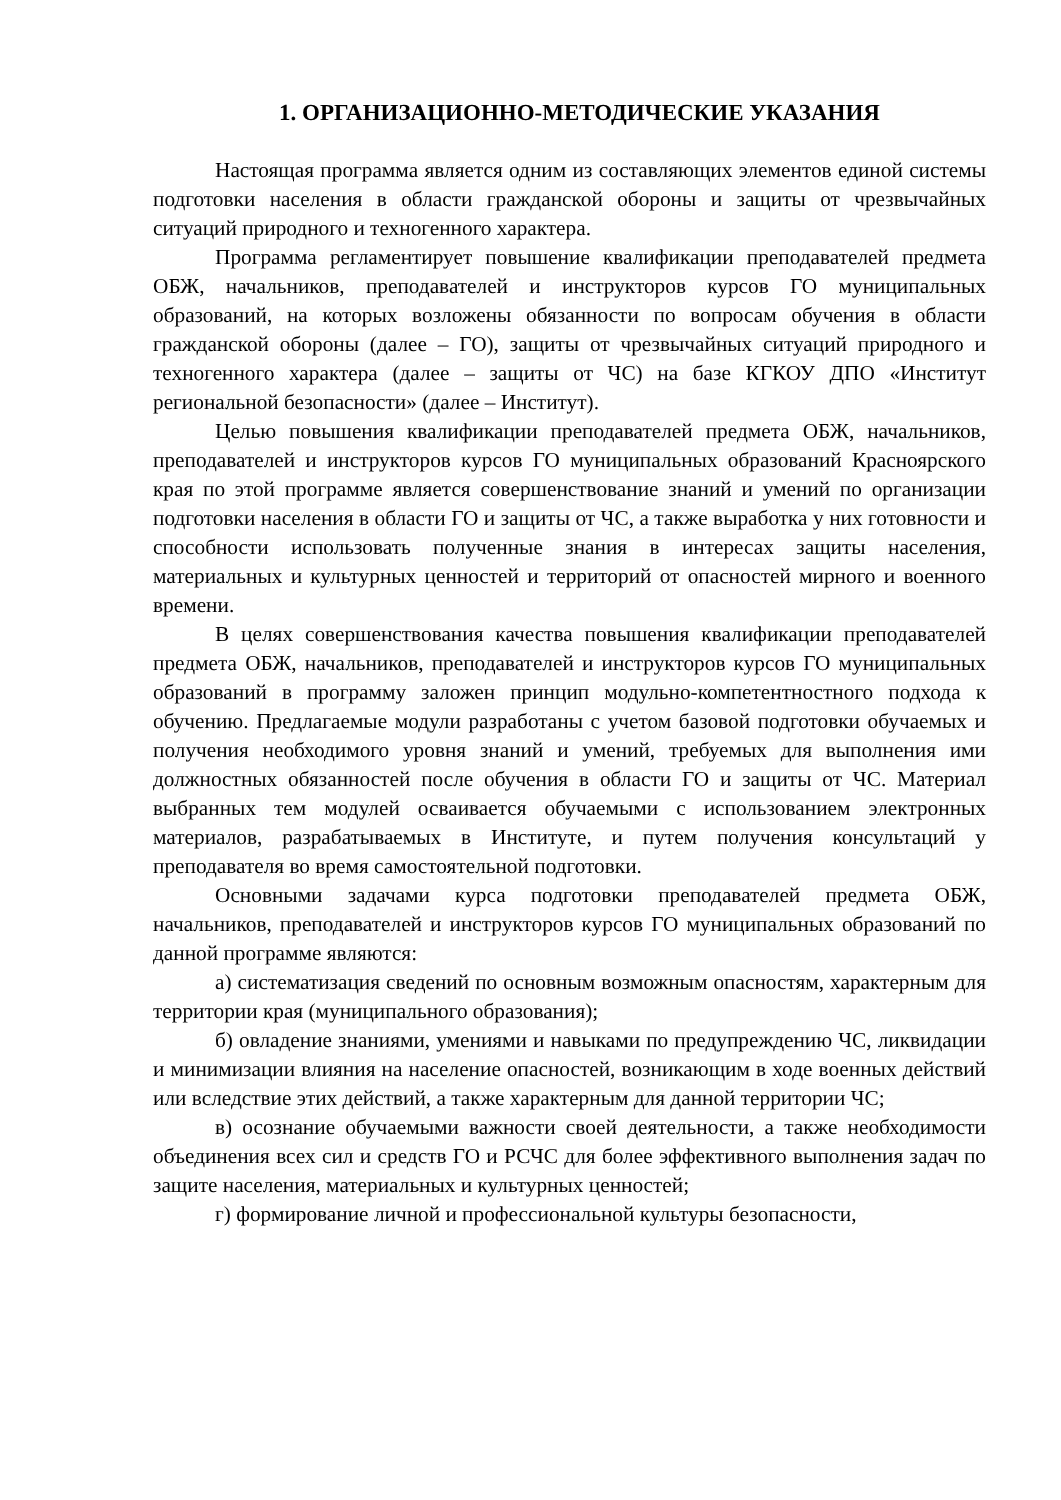1. ОРГАНИЗАЦИОННО-МЕТОДИЧЕСКИЕ УКАЗАНИЯ
Настоящая программа является одним из составляющих элементов единой системы подготовки населения в области гражданской обороны и защиты от чрезвычайных ситуаций природного и техногенного характера.
Программа регламентирует повышение квалификации преподавателей предмета ОБЖ, начальников, преподавателей и инструкторов курсов ГО муниципальных образований, на которых возложены обязанности по вопросам обучения в области гражданской обороны (далее – ГО), защиты от чрезвычайных ситуаций природного и техногенного характера (далее – защиты от ЧС) на базе КГКОУ ДПО «Институт региональной безопасности» (далее – Институт).
Целью повышения квалификации преподавателей предмета ОБЖ, начальников, преподавателей и инструкторов курсов ГО муниципальных образований Красноярского края по этой программе является совершенствование знаний и умений по организации подготовки населения в области ГО и защиты от ЧС, а также выработка у них готовности и способности использовать полученные знания в интересах защиты населения, материальных и культурных ценностей и территорий от опасностей мирного и военного времени.
В целях совершенствования качества повышения квалификации преподавателей предмета ОБЖ, начальников, преподавателей и инструкторов курсов ГО муниципальных образований в программу заложен принцип модульно-компетентностного подхода к обучению. Предлагаемые модули разработаны с учетом базовой подготовки обучаемых и получения необходимого уровня знаний и умений, требуемых для выполнения ими должностных обязанностей после обучения в области ГО и защиты от ЧС. Материал выбранных тем модулей осваивается обучаемыми с использованием электронных материалов, разрабатываемых в Институте, и путем получения консультаций у преподавателя во время самостоятельной подготовки.
Основными задачами курса подготовки преподавателей предмета ОБЖ, начальников, преподавателей и инструкторов курсов ГО муниципальных образований по данной программе являются:
а) систематизация сведений по основным возможным опасностям, характерным для территории края (муниципального образования);
б) овладение знаниями, умениями и навыками по предупреждению ЧС, ликвидации и минимизации влияния на население опасностей, возникающим в ходе военных действий или вследствие этих действий, а также характерным для данной территории ЧС;
в) осознание обучаемыми важности своей деятельности, а также необходимости объединения всех сил и средств ГО и РСЧС для более эффективного выполнения задач по защите населения, материальных и культурных ценностей;
г) формирование личной и профессиональной культуры безопасности,